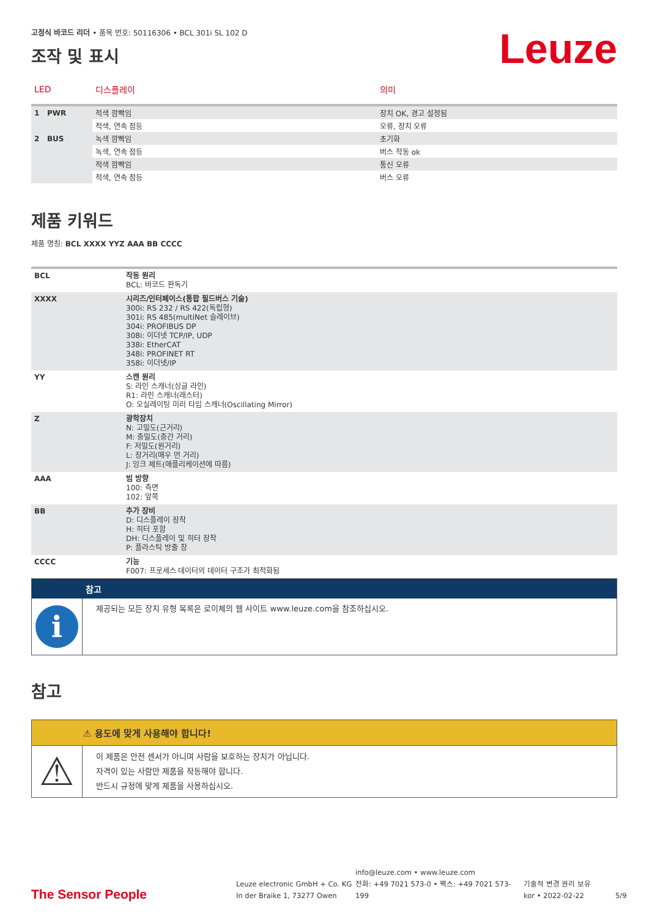Leuze
고정식 바코드 리더 • 품목 번호: 50116306 • BCL 301i SL 102 D
조작 및 표시
| LED | 디스플레이 | 의미 |
| --- | --- | --- |
| 1 PWR | 적색 깜빡임 | 장치 OK, 경고 설정됨 |
| | 적색, 연속 점등 | 오류, 장치 오류 |
| 2 BUS | 녹색 깜빡임 | 초기화 |
| | 녹색, 연속 점등 | 버스 작동 ok |
| | 적색 깜빡임 | 통신 오류 |
| | 적색, 연속 점등 | 버스 오류 |
제품 키워드
제품 명칭: BCL XXXX YYZ AAA BB CCCC
| BCL | 작동 원리 BCL: 바코드 판독기 |
| XXXX | 시리즈/인터페이스(통합 필드버스 기술) 300i: RS 232 / RS 422(독립형) 301i: RS 485(multiNet 슬레이브) 304i: PROFIBUS DP 308i: 이더넷 TCP/IP, UDP 338i: EtherCAT 348i: PROFINET RT 358i: 이더넷/IP |
| YY | 스캔 원리 S: 라인 스캐너(싱글 라인) R1: 라인 스캐너(래스터) O: 오실레이팅 미러 타입 스캐너(Oscillating Mirror) |
| Z | 광학장치 N: 고밀도(근거리) M: 중밀도(중간 거리) F: 저밀도(원거리) L: 장거리(매우 먼 거리) J: 잉크 제트(애플리케이션에 따름) |
| AAA | 빔 방향 100: 측면 102: 앞쪽 |
| BB | 추가 장비 D: 디스플레이 장착 H: 히터 포함 DH: 디스플레이 및 히터 장착 P: 플라스틱 방출 창 |
| CCCC | 기능 F007: 프로세스 데이터의 데이터 구조가 최적화됨 |
| | 참고 |
| i | 제공되는 모든 장치 유형 목록은 로이체의 웹 사이트 www.leuze.com을 참조하십시오. |
참고
| | ⚠ 용도에 맞게 사용해야 합니다! |
| ⚠ | 이 제품은 안전 센서가 아니며 사람을 보호하는 장치가 아닙니다. 자격이 있는 사람만 제품을 작동해야 합니다. 반드시 규정에 맞게 제품을 사용하십시오. |
The Sensor People
Leuze electronic GmbH + Co. KG
In der Braike 1, 73277 Owen
info@leuze.com • www.leuze.com
전화: +49 7021 573-0 • 팩스: +49 7021 573-199
기술적 변경 권리 보유
kor • 2022-02-22
5/9